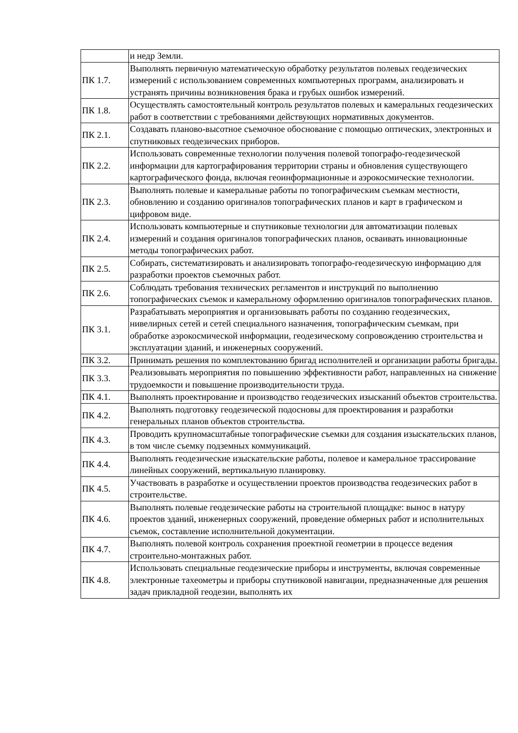| | и недр Земли. |
| ПК 1.7. | Выполнять первичную математическую обработку результатов полевых геодезических измерений с использованием современных компьютерных программ, анализировать и устранять причины возникновения брака и грубых ошибок измерений. |
| ПК 1.8. | Осуществлять самостоятельный контроль результатов полевых и камеральных геодезических работ в соответствии с требованиями действующих нормативных документов. |
| ПК 2.1. | Создавать планово-высотное съемочное обоснование с помощью оптических, электронных и спутниковых геодезических приборов. |
| ПК 2.2. | Использовать современные технологии получения полевой топографо-геодезической информации для картографирования территории страны и обновления существующего картографического фонда, включая геоинформационные и аэрокосмические технологии. |
| ПК 2.3. | Выполнять полевые и камеральные работы по топографическим съемкам местности, обновлению и созданию оригиналов топографических планов и карт в графическом и цифровом виде. |
| ПК 2.4. | Использовать компьютерные и спутниковые технологии для автоматизации полевых измерений и создания оригиналов топографических планов, осваивать инновационные методы топографических работ. |
| ПК 2.5. | Собирать, систематизировать и анализировать топографо-геодезическую информацию для разработки проектов съемочных работ. |
| ПК 2.6. | Соблюдать требования технических регламентов и инструкций по выполнению топографических съемок и камеральному оформлению оригиналов топографических планов. |
| ПК 3.1. | Разрабатывать мероприятия и организовывать работы по созданию геодезических, нивелирных сетей и сетей специального назначения, топографическим съемкам, при обработке аэрокосмической информации, геодезическому сопровождению строительства и эксплуатации зданий, и инженерных сооружений. |
| ПК 3.2. | Принимать решения по комплектованию бригад исполнителей и организации работы бригады. |
| ПК 3.3. | Реализовывать мероприятия по повышению эффективности работ, направленных на снижение трудоемкости и повышение производительности труда. |
| ПК 4.1. | Выполнять проектирование и производство геодезических изысканий объектов строительства. |
| ПК 4.2. | Выполнять подготовку геодезической подосновы для проектирования и разработки генеральных планов объектов строительства. |
| ПК 4.3. | Проводить крупномасштабные топографические съемки для создания изыскательских планов, в том числе съемку подземных коммуникаций. |
| ПК 4.4. | Выполнять геодезические изыскательские работы, полевое и камеральное трассирование линейных сооружений, вертикальную планировку. |
| ПК 4.5. | Участвовать в разработке и осуществлении проектов производства геодезических работ в строительстве. |
| ПК 4.6. | Выполнять полевые геодезические работы на строительной площадке: вынос в натуру проектов зданий, инженерных сооружений, проведение обмерных работ и исполнительных съемок, составление исполнительной документации. |
| ПК 4.7. | Выполнять полевой контроль сохранения проектной геометрии в процессе ведения строительно-монтажных работ. |
| ПК 4.8. | Использовать специальные геодезические приборы и инструменты, включая современные электронные тахеометры и приборы спутниковой навигации, предназначенные для решения задач прикладной геодезии, выполнять их |